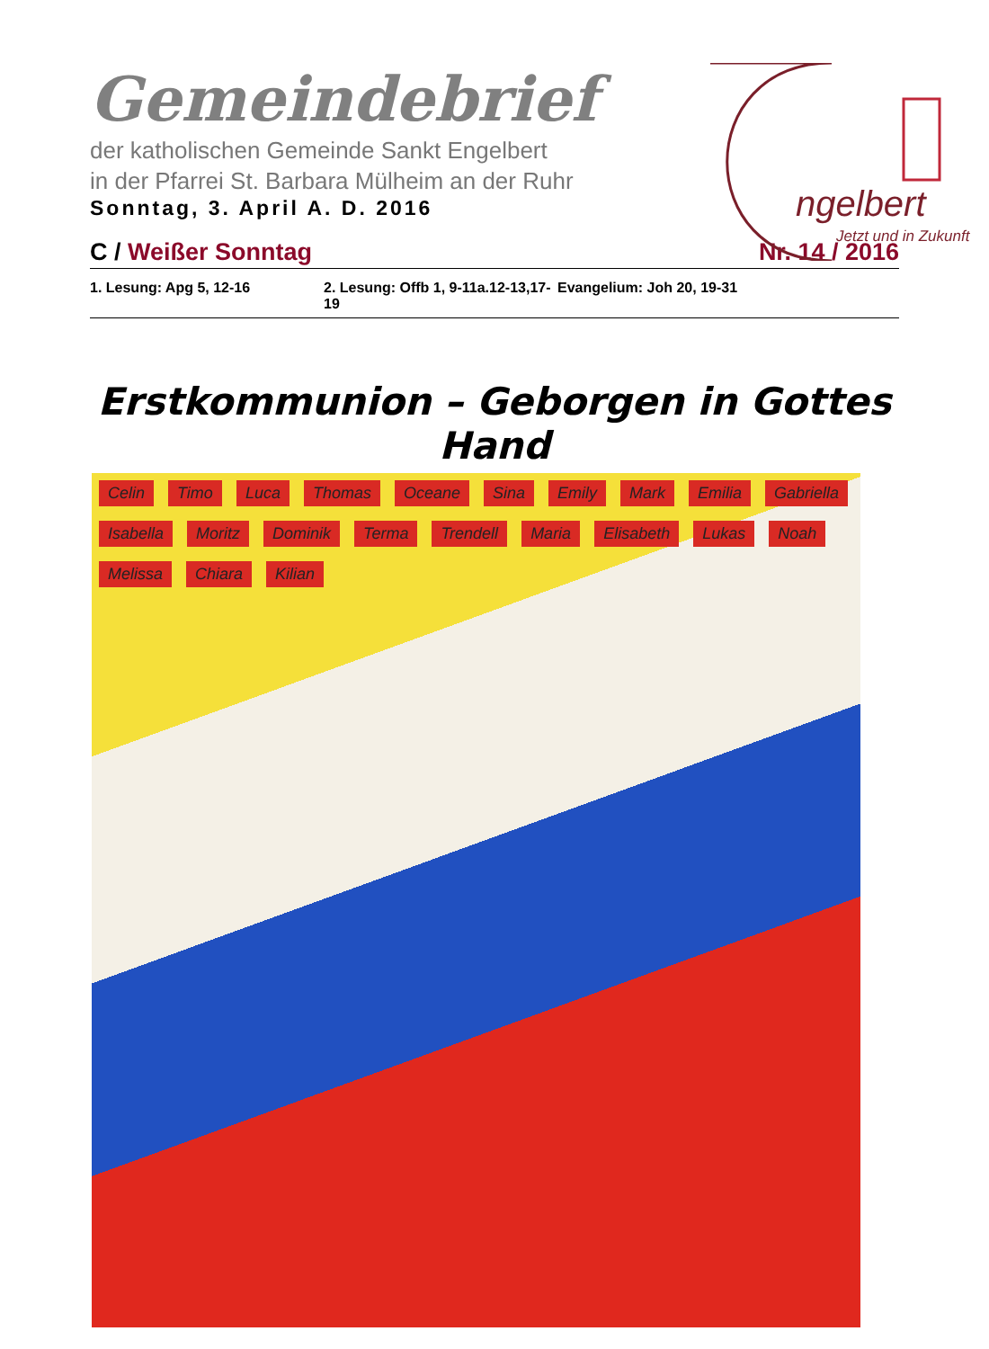Gemeindebrief
der katholischen Gemeinde Sankt Engelbert
in der Pfarrei St. Barbara Mülheim an der Ruhr
Sonntag, 3. April A. D. 2016
ngelbert
Jetzt und in Zukunft
C / Weißer Sonntag Nr. 14 / 2016
1. Lesung: Apg 5, 12-16 2. Lesung: Offb 1, 9-11a.12-13,17-19 Evangelium: Joh 20, 19-31
Erstkommunion – Geborgen in Gottes Hand
Celin Timo Luca Thomas Oceane Sina Emily Mark Emilia Gabriella Isabella Moritz Dominik Terma Trendell Maria Elisabeth Lukas Noah Melissa Chiara Kilian